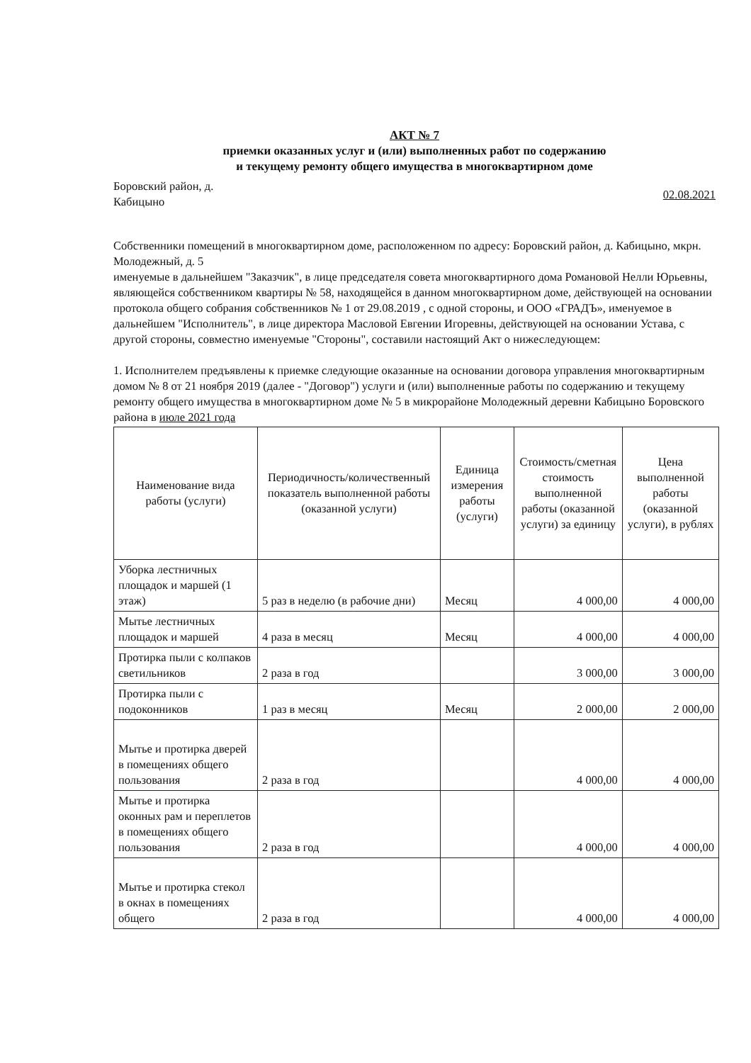АКТ № 7
приемки оказанных услуг и (или) выполненных работ по содержанию
и текущему ремонту общего имущества в многоквартирном доме
Боровский район, д.
Кабицыно
02.08.2021
Собственники помещений в многоквартирном доме, расположенном по адресу: Боровский район, д. Кабицыно, мкрн. Молодежный, д. 5
именуемые в дальнейшем "Заказчик", в лице председателя совета многоквартирного дома Романовой Нелли Юрьевны, являющейся собственником квартиры № 58, находящейся в данном многоквартирном доме, действующей на основании протокола общего собрания собственников № 1 от 29.08.2019 , с одной стороны, и ООО «ГРАДЪ», именуемое в дальнейшем "Исполнитель", в лице директора Масловой Евгении Игоревны, действующей на основании Устава, с другой стороны, совместно именуемые "Стороны", составили настоящий Акт о нижеследующем:
1. Исполнителем предъявлены к приемке следующие оказанные на основании договора управления многоквартирным домом № 8 от 21 ноября 2019 (далее - "Договор") услуги и (или) выполненные работы по содержанию и текущему ремонту общего имущества в многоквартирном доме № 5 в микрорайоне Молодежный деревни Кабицыно Боровского района в июле 2021 года
| Наименование вида работы (услуги) | Периодичность/количественный показатель выполненной работы (оказанной услуги) | Единица измерения работы (услуги) | Стоимость/сметная стоимость выполненной работы (оказанной услуги) за единицу | Цена выполненной работы (оказанной услуги), в рублях |
| --- | --- | --- | --- | --- |
| Уборка лестничных площадок и маршей (1 этаж) | 5 раз в неделю (в рабочие дни) | Месяц | 4 000,00 | 4 000,00 |
| Мытье лестничных площадок и маршей | 4 раза в месяц | Месяц | 4 000,00 | 4 000,00 |
| Протирка пыли с колпаков светильников | 2 раза в год | | 3 000,00 | 3 000,00 |
| Протирка пыли с подоконников | 1 раз в месяц | Месяц | 2 000,00 | 2 000,00 |
| Мытье и протирка дверей в помещениях общего пользования | 2 раза в год | | 4 000,00 | 4 000,00 |
| Мытье и протирка оконных рам и переплетов в помещениях общего пользования | 2 раза в год | | 4 000,00 | 4 000,00 |
| Мытье и протирка стекол в окнах в помещениях общего | 2 раза в год | | 4 000,00 | 4 000,00 |